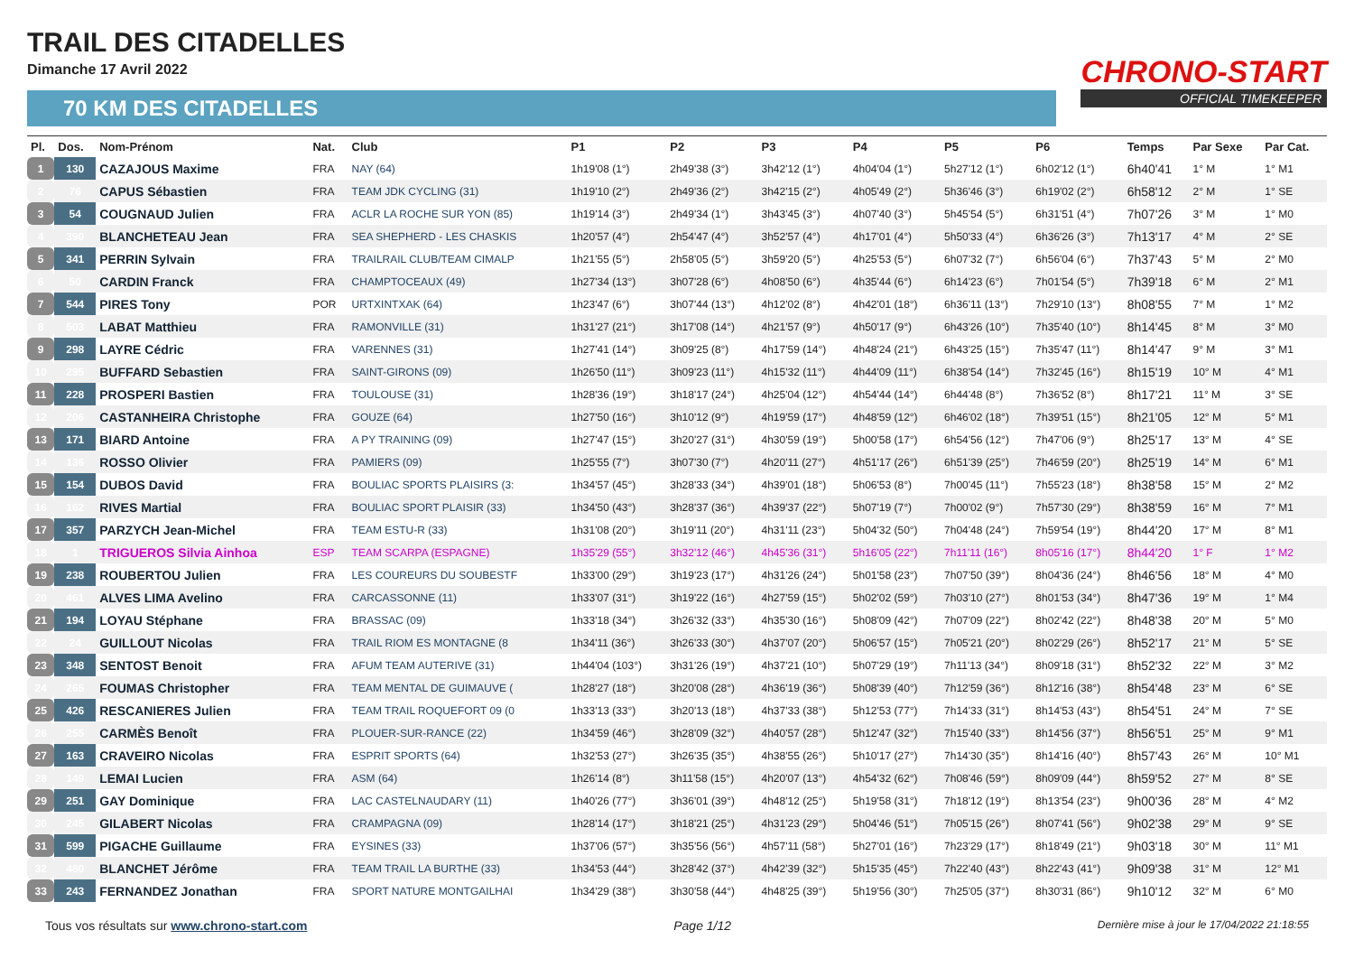TRAIL DES CITADELLES
Dimanche 17 Avril 2022
CHRONO-START
OFFICIAL TIMEKEEPER
70 KM DES CITADELLES
| Pl. | Dos. | Nom-Prénom | Nat. | Club | P1 | P2 | P3 | P4 | P5 | P6 | Temps | Par Sexe | Par Cat. |
| --- | --- | --- | --- | --- | --- | --- | --- | --- | --- | --- | --- | --- | --- |
| 1 | 130 | CAZAJOUS Maxime | FRA | NAY (64) | 1h19'08 (1°) | 2h49'38 (3°) | 3h42'12 (1°) | 4h04'04 (1°) | 5h27'12 (1°) | 6h02'12 (1°) | 6h40'41 | 1° M | 1° M1 |
| 2 | 76 | CAPUS Sébastien | FRA | TEAM JDK CYCLING (31) | 1h19'10 (2°) | 2h49'36 (2°) | 3h42'15 (2°) | 4h05'49 (2°) | 5h36'46 (3°) | 6h19'02 (2°) | 6h58'12 | 2° M | 1° SE |
| 3 | 54 | COUGNAUD Julien | FRA | ACLR LA ROCHE SUR YON (85) | 1h19'14 (3°) | 2h49'34 (1°) | 3h43'45 (3°) | 4h07'40 (3°) | 5h45'54 (5°) | 6h31'51 (4°) | 7h07'26 | 3° M | 1° M0 |
| 4 | 390 | BLANCHETEAU Jean | FRA | SEA SHEPHERD - LES CHASKIS | 1h20'57 (4°) | 2h54'47 (4°) | 3h52'57 (4°) | 4h17'01 (4°) | 5h50'33 (4°) | 6h36'26 (3°) | 7h13'17 | 4° M | 2° SE |
| 5 | 341 | PERRIN Sylvain | FRA | TRAILRAIL CLUB/TEAM CIMALP | 1h21'55 (5°) | 2h58'05 (5°) | 3h59'20 (5°) | 4h25'53 (5°) | 6h07'32 (7°) | 6h56'04 (6°) | 7h37'43 | 5° M | 2° M0 |
| 6 | 50 | CARDIN Franck | FRA | CHAMPTOCEAUX (49) | 1h27'34 (13°) | 3h07'28 (6°) | 4h08'50 (6°) | 4h35'44 (6°) | 6h14'23 (6°) | 7h01'54 (5°) | 7h39'18 | 6° M | 2° M1 |
| 7 | 544 | PIRES Tony | POR | URTXINTXAK (64) | 1h23'47 (6°) | 3h07'44 (13°) | 4h12'02 (8°) | 4h42'01 (18°) | 6h36'11 (13°) | 7h29'10 (13°) | 8h08'55 | 7° M | 1° M2 |
| 8 | 503 | LABAT Matthieu | FRA | RAMONVILLE (31) | 1h31'27 (21°) | 3h17'08 (14°) | 4h21'57 (9°) | 4h50'17 (9°) | 6h43'26 (10°) | 7h35'40 (10°) | 8h14'45 | 8° M | 3° M0 |
| 9 | 298 | LAYRE Cédric | FRA | VARENNES (31) | 1h27'41 (14°) | 3h09'25 (8°) | 4h17'59 (14°) | 4h48'24 (21°) | 6h43'25 (15°) | 7h35'47 (11°) | 8h14'47 | 9° M | 3° M1 |
| 10 | 295 | BUFFARD Sebastien | FRA | SAINT-GIRONS (09) | 1h26'50 (11°) | 3h09'23 (11°) | 4h15'32 (11°) | 4h44'09 (11°) | 6h38'54 (14°) | 7h32'45 (16°) | 8h15'19 | 10° M | 4° M1 |
| 11 | 228 | PROSPERI Bastien | FRA | TOULOUSE (31) | 1h28'36 (19°) | 3h18'17 (24°) | 4h25'04 (12°) | 4h54'44 (14°) | 6h44'48 (8°) | 7h36'52 (8°) | 8h17'21 | 11° M | 3° SE |
| 12 | 206 | CASTANHEIRA Christophe | FRA | GOUZE (64) | 1h27'50 (16°) | 3h10'12 (9°) | 4h19'59 (17°) | 4h48'59 (12°) | 6h46'02 (18°) | 7h39'51 (15°) | 8h21'05 | 12° M | 5° M1 |
| 13 | 171 | BIARD Antoine | FRA | A PY TRAINING (09) | 1h27'47 (15°) | 3h20'27 (31°) | 4h30'59 (19°) | 5h00'58 (17°) | 6h54'56 (12°) | 7h47'06 (9°) | 8h25'17 | 13° M | 4° SE |
| 14 | 136 | ROSSO Olivier | FRA | PAMIERS (09) | 1h25'55 (7°) | 3h07'30 (7°) | 4h20'11 (27°) | 4h51'17 (26°) | 6h51'39 (25°) | 7h46'59 (20°) | 8h25'19 | 14° M | 6° M1 |
| 15 | 154 | DUBOS David | FRA | BOULIAC SPORTS PLAISIRS (3: | 1h34'57 (45°) | 3h28'33 (34°) | 4h39'01 (18°) | 5h06'53 (8°) | 7h00'45 (11°) | 7h55'23 (18°) | 8h38'58 | 15° M | 2° M2 |
| 16 | 162 | RIVES Martial | FRA | BOULIAC SPORT PLAISIR (33) | 1h34'50 (43°) | 3h28'37 (36°) | 4h39'37 (22°) | 5h07'19 (7°) | 7h00'02 (9°) | 7h57'30 (29°) | 8h38'59 | 16° M | 7° M1 |
| 17 | 357 | PARZYCH Jean-Michel | FRA | TEAM ESTU-R (33) | 1h31'08 (20°) | 3h19'11 (20°) | 4h31'11 (23°) | 5h04'32 (50°) | 7h04'48 (24°) | 7h59'54 (19°) | 8h44'20 | 17° M | 8° M1 |
| 18 | 1 | TRIGUEROS Silvia Ainhoa | ESP | TEAM SCARPA (ESPAGNE) | 1h35'29 (55°) | 3h32'12 (46°) | 4h45'36 (31°) | 5h16'05 (22°) | 7h11'11 (16°) | 8h05'16 (17°) | 8h44'20 | 1° F | 1° M2 |
| 19 | 238 | ROUBERTOU Julien | FRA | LES COUREURS DU SOUBESTF | 1h33'00 (29°) | 3h19'23 (17°) | 4h31'26 (24°) | 5h01'58 (23°) | 7h07'50 (39°) | 8h04'36 (24°) | 8h46'56 | 18° M | 4° M0 |
| 20 | 461 | ALVES LIMA Avelino | FRA | CARCASSONNE (11) | 1h33'07 (31°) | 3h19'22 (16°) | 4h27'59 (15°) | 5h02'02 (59°) | 7h03'10 (27°) | 8h01'53 (34°) | 8h47'36 | 19° M | 1° M4 |
| 21 | 194 | LOYAU Stéphane | FRA | BRASSAC (09) | 1h33'18 (34°) | 3h26'32 (33°) | 4h35'30 (16°) | 5h08'09 (42°) | 7h07'09 (22°) | 8h02'42 (22°) | 8h48'38 | 20° M | 5° M0 |
| 22 | 24 | GUILLOUT Nicolas | FRA | TRAIL RIOM ES MONTAGNE (8 | 1h34'11 (36°) | 3h26'33 (30°) | 4h37'07 (20°) | 5h06'57 (15°) | 7h05'21 (20°) | 8h02'29 (26°) | 8h52'17 | 21° M | 5° SE |
| 23 | 348 | SENTOST Benoit | FRA | AFUM TEAM AUTERIVE (31) | 1h44'04 (103°) | 3h31'26 (19°) | 4h37'21 (10°) | 5h07'29 (19°) | 7h11'13 (34°) | 8h09'18 (31°) | 8h52'32 | 22° M | 3° M2 |
| 24 | 265 | FOUMAS Christopher | FRA | TEAM MENTAL DE GUIMAUVE ( | 1h28'27 (18°) | 3h20'08 (28°) | 4h36'19 (36°) | 5h08'39 (40°) | 7h12'59 (36°) | 8h12'16 (38°) | 8h54'48 | 23° M | 6° SE |
| 25 | 426 | RESCANIERES Julien | FRA | TEAM TRAIL ROQUEFORT 09 (0 | 1h33'13 (33°) | 3h20'13 (18°) | 4h37'33 (38°) | 5h12'53 (77°) | 7h14'33 (31°) | 8h14'53 (43°) | 8h54'51 | 24° M | 7° SE |
| 26 | 255 | CARMÈS Benoît | FRA | PLOUER-SUR-RANCE (22) | 1h34'59 (46°) | 3h28'09 (32°) | 4h40'57 (28°) | 5h12'47 (32°) | 7h15'40 (33°) | 8h14'56 (37°) | 8h56'51 | 25° M | 9° M1 |
| 27 | 163 | CRAVEIRO Nicolas | FRA | ESPRIT SPORTS (64) | 1h32'53 (27°) | 3h26'35 (35°) | 4h38'55 (26°) | 5h10'17 (27°) | 7h14'30 (35°) | 8h14'16 (40°) | 8h57'43 | 26° M | 10° M1 |
| 28 | 149 | LEMAI Lucien | FRA | ASM (64) | 1h26'14 (8°) | 3h11'58 (15°) | 4h20'07 (13°) | 4h54'32 (62°) | 7h08'46 (59°) | 8h09'09 (44°) | 8h59'52 | 27° M | 8° SE |
| 29 | 251 | GAY Dominique | FRA | LAC CASTELNAUDARY (11) | 1h40'26 (77°) | 3h36'01 (39°) | 4h48'12 (25°) | 5h19'58 (31°) | 7h18'12 (19°) | 8h13'54 (23°) | 9h00'36 | 28° M | 4° M2 |
| 30 | 245 | GILABERT Nicolas | FRA | CRAMPAGNA (09) | 1h28'14 (17°) | 3h18'21 (25°) | 4h31'23 (29°) | 5h04'46 (51°) | 7h05'15 (26°) | 8h07'41 (56°) | 9h02'38 | 29° M | 9° SE |
| 31 | 599 | PIGACHE Guillaume | FRA | EYSINES (33) | 1h37'06 (57°) | 3h35'56 (56°) | 4h57'11 (58°) | 5h27'01 (16°) | 7h23'29 (17°) | 8h18'49 (21°) | 9h03'18 | 30° M | 11° M1 |
| 32 | 480 | BLANCHET Jérôme | FRA | TEAM TRAIL LA BURTHE (33) | 1h34'53 (44°) | 3h28'42 (37°) | 4h42'39 (32°) | 5h15'35 (45°) | 7h22'40 (43°) | 8h22'43 (41°) | 9h09'38 | 31° M | 12° M1 |
| 33 | 243 | FERNANDEZ Jonathan | FRA | SPORT NATURE MONTGAILHAI | 1h34'29 (38°) | 3h30'58 (44°) | 4h48'25 (39°) | 5h19'56 (30°) | 7h25'05 (37°) | 8h30'31 (86°) | 9h10'12 | 32° M | 6° M0 |
Tous vos résultats sur www.chrono-start.com Page 1/12 Dernière mise à jour le 17/04/2022 21:18:55